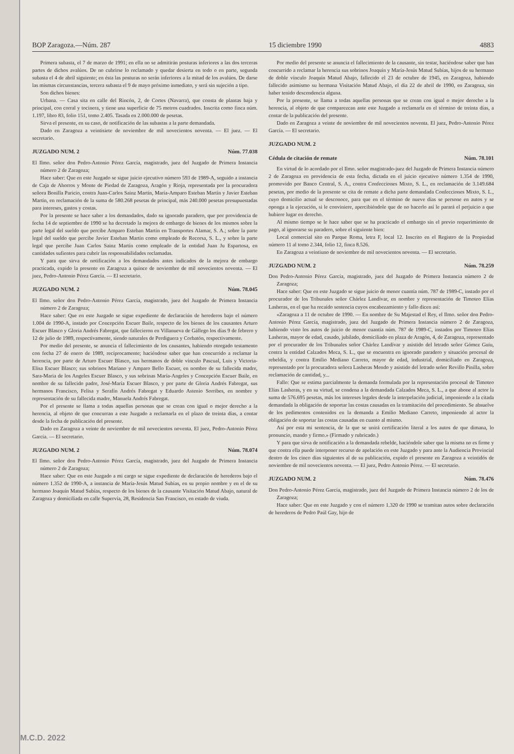BOP Zaragoza.—Núm. 287 15 diciembre 1990 4883
Primera subasta, el 7 de marzo de 1991; en ella no se admitirán posturas inferiores a las dos terceras partes de dichos avalúos. De no cubrirse lo reclamado y quedar desierta en todo o en parte, segunda subasta el 4 de abril siguiente; en ésta las posturas no serán inferiores a la mitad de los avalúos. De darse las mismas circunstancias, tercera subasta el 9 de mayo próximo inmediato, y será sin sujeción a tipo.
Son dichos bienes:
Urbana. — Casa sita en calle del Rincón, 2, de Cortes (Navarra), que consta de plantas baja y principal, con corral y tocinera, y tiene una superficie de 75 metros cuadrados. Inscrita como finca núm. 1.197, libro 83, folio 151, tomo 2.405. Tasada en 2.000.000 de pesetas.
Sirva el presente, en su caso, de notificación de las subastas a la parte demandada.
Dado en Zaragoza a veintisiete de noviembre de mil novecientos noventa. — El juez. — El secretario.
JUZGADO NUM. 2 Núm. 77.038
El Ilmo. señor don Pedro-Antonio Pérez García, magistrado, juez del Juzgado de Primera Instancia número 2 de Zaragoza;
Hace saber: Que en este Juzgado se sigue juicio ejecutivo número 593 de 1989-A, seguido a instancia de Caja de Ahorros y Monte de Piedad de Zaragoza, Aragón y Rioja, representada por la procuradora señora Bonilla Paricio, contra Juan-Carlos Sainz Martín, María-Amparo Esteban Martín y Javier Esteban Martín, en reclamación de la suma de 580.268 pesetas de principal, más 240.000 pesetas presupuestadas para intereses, gastos y costas.
Por la presente se hace saber a los demandados, dado su ignorado paradero, que por providencia de fecha 14 de septiembre de 1990 se ha decretado la mejora de embargo de bienes de los mismos sobre la parte legal del sueldo que percibe Amparo Esteban Martín en Transportes Alamar, S. A.; sobre la parte legal del sueldo que percibe Javier Esteban Martín como empleado de Recorsa, S. L., y sobre la parte legal que percibe Juan Carlos Sainz Martín como empleado de la entidad Juan Ju Espartosa, en cantidades sufientes para cubrir las responsabilidades reclamadas.
Y para que sirva de notificación a los demandados antes indicados de la mejora de embargo practicada, expido la presente en Zaragoza a quince de noviembre de mil novecientos noventa. — El juez, Pedro-Antonio Pérez García. — El secretario.
JUZGADO NUM. 2 Núm. 78.045
El Ilmo. señor don Pedro-Antonio Pérez García, magistrado, juez del Juzgado de Primera Instancia número 2 de Zaragoza;
Hace saber: Que en este Juzgado se sigue expediente de declaraciún de herederos bajo el número 1.004 de 1990-A, instado por Concepción Escuer Baile, respecto de los bienes de los causantes Arturo Escuer Blasco y Gloria Andrés Fabregat, que fallecieron en Villanueva de Gállego los días 9 de febrero y 12 de julio de 1989, respectivamente, siendo naturales de Perdiguera y Corbatón, respectivamente.
Por medio del presente, se anuncia el fallecimiento de los causantes, habiendo otorgado testamento con fecha 27 de enero de 1989, recíprocamente; haciéndose saber que han concurrido a reclamar la herencia, por parte de Arturo Escuer Blasco, sus hermanos de doble vínculo Pascual, Luis y Victoria-Elisa Escuer Blasco; sus sobrinos Mariano y Amparo Bello Escuer, en nombre de su fallecida madre, Sara-Maria de los Angeles Escuer Blasco, y sus sobrinas María-Angeles y Concepción Escuer Baile, en nombre de su fallecido padre, José-María Escuer Blasco, y por parte de Gloria Andrés Fabregat, sus hermanos Francisco, Felisa y Serafín Andrés Fabregat y Eduardo Astenio Sorribes, en nombre y representación de su fallecida madre, Manuela Andrés Fabregat.
Por el presente se llama a todas aquellas personas que se crean con igual o mejor derecho a la herencia, al objeto de que concurran a este Juzgado a reclamarla en el plazo de treinta días, a contar desde la fecha de publicación del presente.
Dado en Zaragoza a veinte de noviembre de mil novecientos noventa. El juez, Pedro-Antonio Pérez García. — El secretario.
JUZGADO NUM. 2 Núm. 78.074
El Ilmo. señor don Pedro-Antonio Pérez García, magistrado, juez del Juzgado de Primera Instancia número 2 de Zaragoza;
Hace saber: Que en este Juzgado a mi cargo se sigue expediente de declaración de herederos bajo el número 1.352 de 1990-A, a instancia de María-Jesús Matud Subías, en su propio nombre y en el de su hermano Joaquín Matud Subías, respecto de los bienes de la causante Visitación Matud Abajo, natural de Zaragoza y domiciliada en calle Supervía, 28, Residencia San Francisco, en estado de viuda.
Por medio del presente se anuncia el fallecimiento de la causante, sin testar, haciéndose saber que han concurrido a reclamar la herencia sus sobrinos Joaquín y María-Jesús Matud Subías, hijos de su hermano de doble vínculo Joaquín Matud Abajo, fallecido el 23 de octubre de 1945, en Zaragoza, habiendo fallecido asimismo su hermana Visitación Matud Abajo, el día 22 de abril de 1990, en Zaragoza, sin haber tenido descendencia alguna.
Por la presente, se llama a todas aquellas personas que se crean con igual o mejor derecho a la herencia, al objeto de que comparezcan ante este Juzgado a reclamarla en el término de treinta días, a contar de la publicación del presente.
Dado en Zaragoza a veinte de noviembre de mil novecientos noventa. El juez, Pedro-Antonio Pérez García. — El secretario.
JUZGADO NUM. 2
Cédula de citación de remate Núm. 78.101
En virtud de lo acordado por el Ilmo. señor magistrado-juez del Juzgado de Primera Instancia número 2 de Zaragoza en providencia de esta fecha, dictada en el juicio ejecutivo número 1.354 de 1990, promovido por Banco Central, S. A., contra Confecciones Mixto, S. L., en reclamación de 3.149.684 pesetas, por medio de la presente se cita de remate a dicha parte demandada Confecciones Mixto, S. L., cuyo domicilio actual se desconoce, para que en el término de nueve días se persone en autos y se oponga a la ejecución, si le conviniere, apercibiéndole que de no hacerlo así le parará el perjuicio a que hubiere lugar en derecho.
Al mismo tiempo se le hace saber que se ha practicado el embargo sin el previo requerimiento de pago, al ignorarse su paradero, sobre el siguiente bien:
Local comercial sito en Parque Roma, letra F, local 12. Inscrito en el Registro de la Propiedad número 11 al tomo 2.344, folio 12, finca 8.526.
En Zaragoza a veintiuno de noviembre de mil novecientos noventa. — El secretario.
JUZGADO NUM. 2 Núm. 78.259
Don Pedro-Antonio Pérez García, magistrado, juez del Juzgado de Primera Instancia número 2 de Zaragoza;
Hace saber: Que en este Juzgado se sigue juicio de menor cuantía núm. 787 de 1989-C, instado por el procurador de los Tribunales señor Chárlez Landívar, en nombre y representación de Timoteo Elías Lasheras, en el que ha recaído sentencia cuyos encabezamiento y fallo dicen así:
«Zaragoza a 11 de octubre de 1990. — En nombre de Su Majestad el Rey, el Ilmo. señor don Pedro-Antonio Pérez García, magistrado, juez del Juzgado de Primera Instancia número 2 de Zaragoza, habiendo visto los autos de juicio de menor cuantía núm. 787 de 1989-C, instados por Timoteo Elías Lasheras, mayor de edad, casado, jubilado, domiciliado en plaza de Aragón, 4, de Zaragoza, representado por el procurador de los Tribunales señor Chárlez Landívar y asistido del letrado señor Gómez Guiu, contra la entidad Calzados Meca, S. L., que se encuentra en ignorado paradero y situación procesal de rebeldía, y contra Emilio Mediano Carreto, mayor de edad, industrial, domiciliado en Zaragoza, representado por la procuradora señora Lasheras Mendo y asistido del letrado señor Revillo Pinilla, sobre reclamación de cantidad, y...
Fallo: Que se estima parcialmente la demanda formulada por la representación procesal de Timoteo Elías Lasheras, y en su virtud, se condena a la demandada Calzados Meca, S. L., a que abone al actor la suma de 576.695 pesetas, más los intereses legales desde la interpelación judicial, imponiendo a la citada demandada la obligación de soportar las costas causadas en la tramitación del procedimiento. Se absuelve de los pedimentos contenidos en la demanda a Emilio Mediano Carreto, imponiendo al actor la obligación de soportar las costas causadas en cuanto al mismo.
Así por esta mi sentencia, de la que se unirá certificación literal a los autos de que dimana, lo pronuncio, mando y firmo.» (Firmado y rubricado.)
Y para que sirva de notificación a la demandada rebelde, haciéndole saber que la misma no es firme y que contra ella puede interponer recurso de apelación en este Juzgado y para ante la Audiencia Provincial dentro de los cinco días siguientes al de su publicación, expido el presente en Zaragoza a veintidós de noviembre de mil novecientos noventa. — El juez, Pedro Antonio Pérez. — El secretario.
JUZGADO NUM. 2 Núm. 78.476
Don Pedro-Antonio Pérez García, magistrado, juez del Juzgado de Primera Instancia número 2 de los de Zaragoza;
Hace saber: Que en este Juzgado y con el número 1.320 de 1990 se tramitan autos sobre declaración de herederos de Pedro Paúl Gay, hijo de
M.C.D. 2022